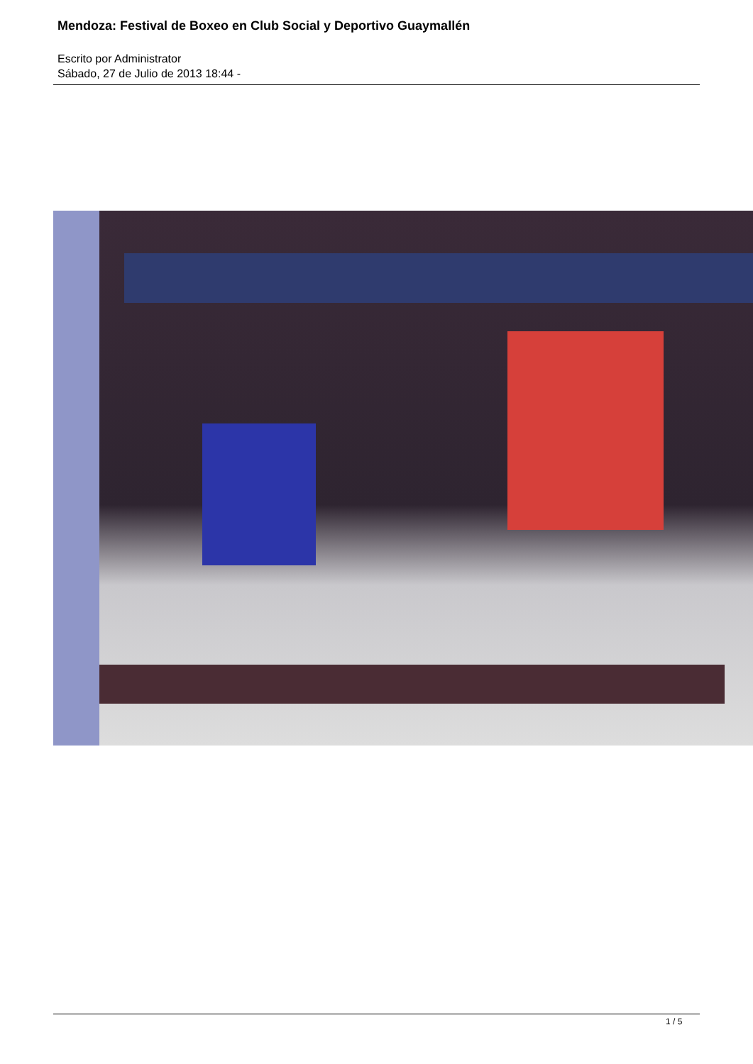Mendoza: Festival de Boxeo en Club Social y Deportivo Guaymallén
Escrito por Administrator
Sábado, 27 de Julio de 2013 18:44 -
1 / 5